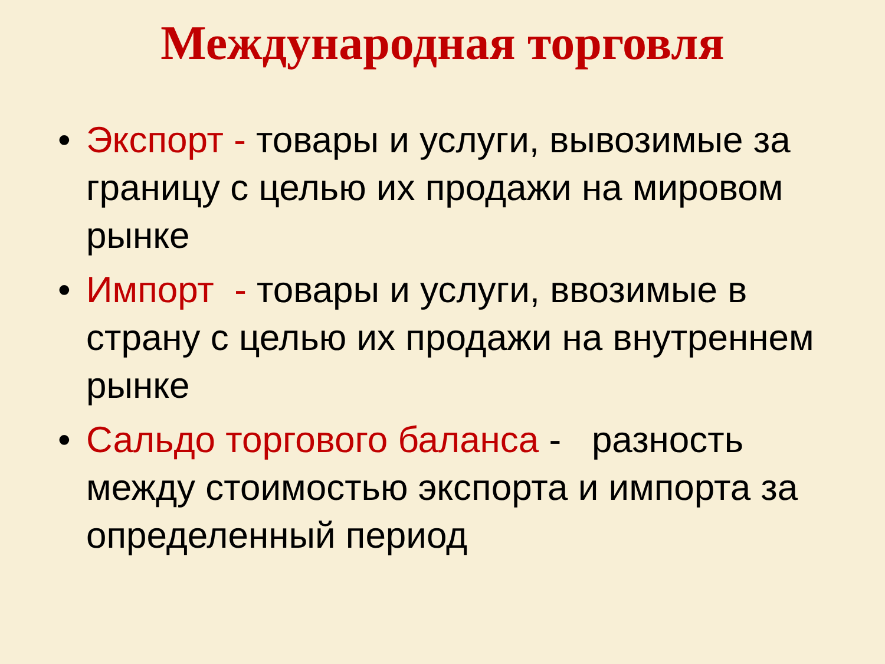Международная торговля
• Экспорт - товары и услуги, вывозимые за границу с целью их продажи на мировом рынке
• Импорт - товары и услуги, ввозимые в страну с целью их продажи на внутреннем рынке
• Сальдо торгового баланса - разность между стоимостью экспорта и импорта за определенный период